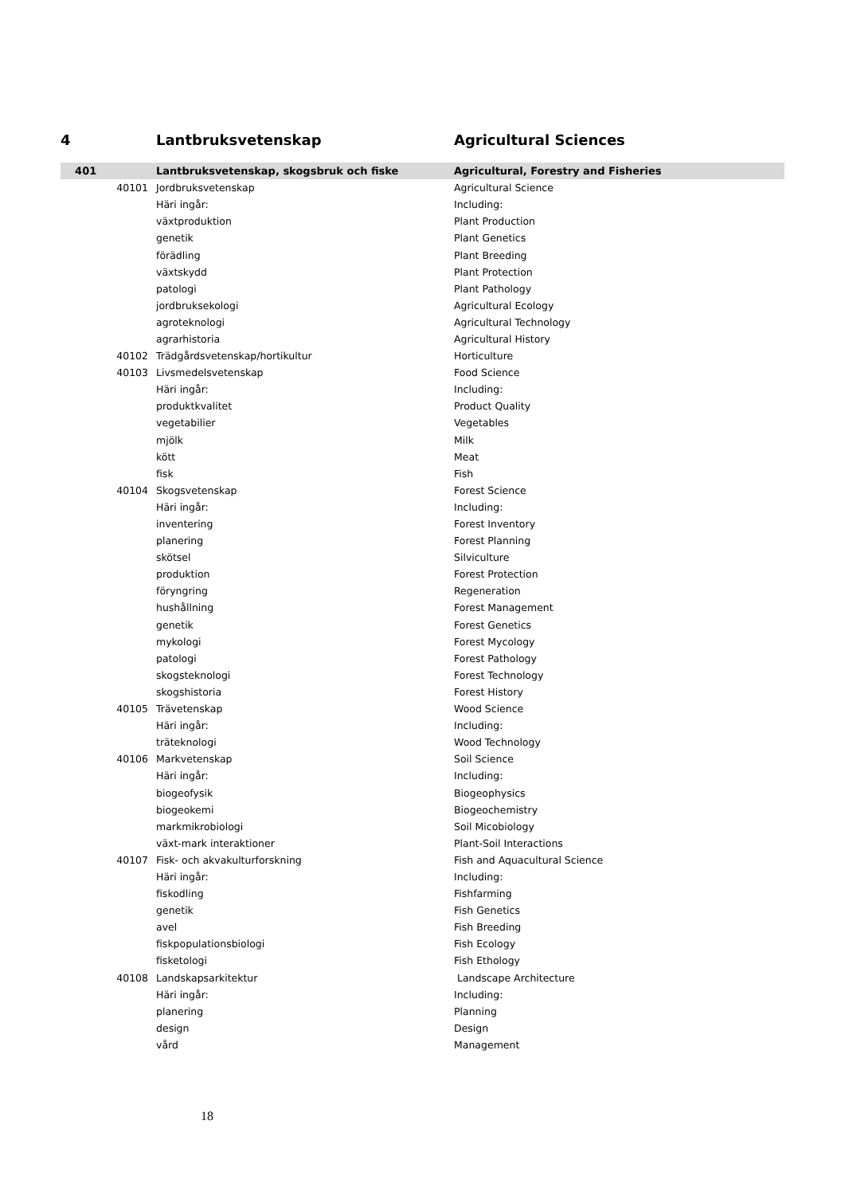| 4 | | Lantbruksvetenskap | Agricultural Sciences |
| 401 | | Lantbruksvetenskap, skogsbruk och fiske | Agricultural, Forestry and Fisheries |
| | 40101 | Jordbruksvetenskap | Agricultural Science |
| | | Häri ingår: | Including: |
| | | växtproduktion | Plant Production |
| | | genetik | Plant Genetics |
| | | förädling | Plant Breeding |
| | | växtskydd | Plant Protection |
| | | patologi | Plant Pathology |
| | | jordbruksekologi | Agricultural Ecology |
| | | agroteknologi | Agricultural Technology |
| | | agrarhistoria | Agricultural History |
| | 40102 | Trädgårdsvetenskap/hortikultur | Horticulture |
| | 40103 | Livsmedelsvetenskap | Food Science |
| | | Häri ingår: | Including: |
| | | produktkvalitet | Product Quality |
| | | vegetabilier | Vegetables |
| | | mjölk | Milk |
| | | kött | Meat |
| | | fisk | Fish |
| | 40104 | Skogsvetenskap | Forest Science |
| | | Häri ingår: | Including: |
| | | inventering | Forest Inventory |
| | | planering | Forest Planning |
| | | skötsel | Silviculture |
| | | produktion | Forest Protection |
| | | föryngring | Regeneration |
| | | hushållning | Forest Management |
| | | genetik | Forest Genetics |
| | | mykologi | Forest Mycology |
| | | patologi | Forest Pathology |
| | | skogsteknologi | Forest Technology |
| | | skogshistoria | Forest History |
| | 40105 | Trävetenskap | Wood Science |
| | | Häri ingår: | Including: |
| | | träteknologi | Wood Technology |
| | 40106 | Markvetenskap | Soil Science |
| | | Häri ingår: | Including: |
| | | biogeofysik | Biogeophysics |
| | | biogeokemi | Biogeochemistry |
| | | markmikrobiologi | Soil Micobiology |
| | | växt-mark interaktioner | Plant-Soil Interactions |
| | 40107 | Fisk- och akvakulturforskning | Fish and Aquacultural Science |
| | | Häri ingår: | Including: |
| | | fiskodling | Fishfarming |
| | | genetik | Fish Genetics |
| | | avel | Fish Breeding |
| | | fiskpopulationsbiologi | Fish Ecology |
| | | fisketologi | Fish Ethology |
| | 40108 | Landskapsarkitektur | Landscape Architecture |
| | | Häri ingår: | Including: |
| | | planering | Planning |
| | | design | Design |
| | | vård | Management |
18